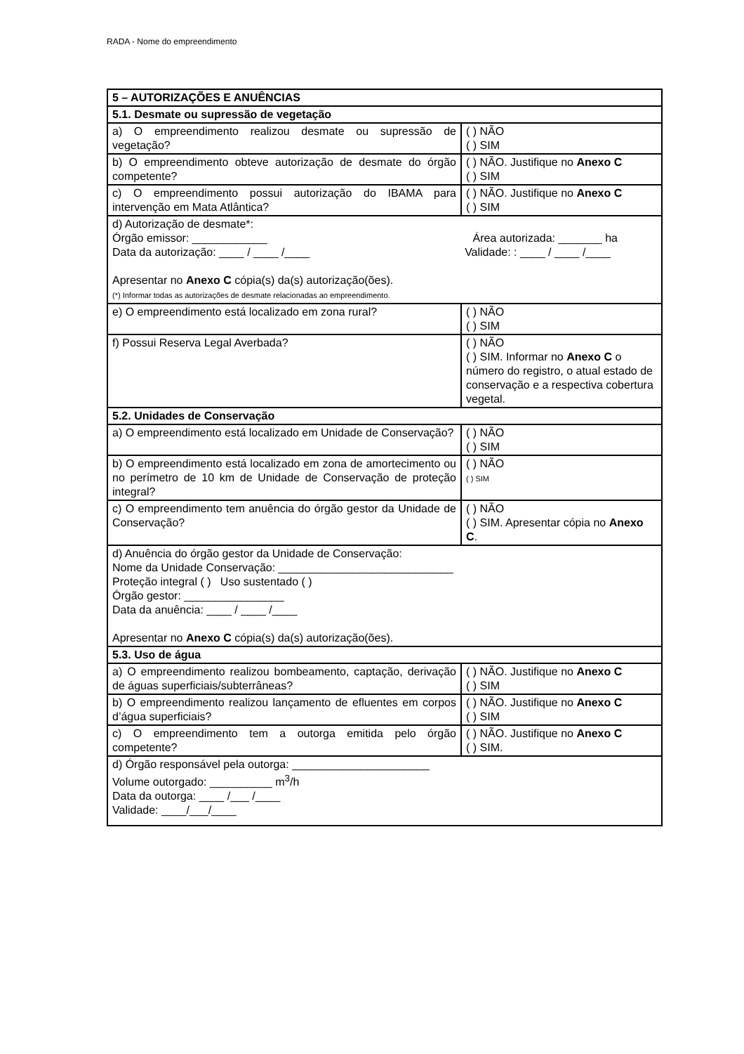RADA - Nome do empreendimento
| 5 – AUTORIZAÇÕES E ANUÊNCIAS | |
| 5.1. Desmate ou supressão de vegetação | |
| a) O empreendimento realizou desmate ou supressão de vegetação? | ( ) NÃO ( ) SIM |
| b) O empreendimento obteve autorização de desmate do órgão competente? | ( ) NÃO. Justifique no Anexo C ( ) SIM |
| c) O empreendimento possui autorização do IBAMA para intervenção em Mata Atlântica? | ( ) NÃO. Justifique no Anexo C ( ) SIM |
| d) Autorização de desmate*: Órgão emissor: ____________ Área autorizada: _______ ha Data da autorização: ____ / ____ /____ Validade: : ____ / ____ /____ Apresentar no Anexo C cópia(s) da(s) autorização(ões). (*) Informar todas as autorizações de desmate relacionadas ao empreendimento. | |
| e) O empreendimento está localizado em zona rural? | ( ) NÃO ( ) SIM |
| f) Possui Reserva Legal Averbada? | ( ) NÃO ( ) SIM. Informar no Anexo C o número do registro, o atual estado de conservação e a respectiva cobertura vegetal. |
| 5.2. Unidades de Conservação | |
| a) O empreendimento está localizado em Unidade de Conservação? | ( ) NÃO ( ) SIM |
| b) O empreendimento está localizado em zona de amortecimento ou no perímetro de 10 km de Unidade de Conservação de proteção integral? | ( ) NÃO ( ) SIM |
| c) O empreendimento tem anuência do órgão gestor da Unidade de Conservação? | ( ) NÃO ( ) SIM. Apresentar cópia no Anexo C . |
| d) Anuência do órgão gestor da Unidade de Conservação: Nome da Unidade Conservação: ____________________________ Proteção integral ( ) Uso sustentado ( ) Órgão gestor: ________________ Data da anuência: ____ / ____ /____ Apresentar no Anexo C cópia(s) da(s) autorização(ões). | |
| 5.3. Uso de água | |
| a) O empreendimento realizou bombeamento, captação, derivação de águas superficiais/subterrâneas? | ( ) NÃO. Justifique no Anexo C ( ) SIM |
| b) O empreendimento realizou lançamento de efluentes em corpos d’água superficiais? | ( ) NÃO. Justifique no Anexo C ( ) SIM |
| c) O empreendimento tem a outorga emitida pelo órgão competente? | ( ) NÃO. Justifique no Anexo C ( ) SIM. |
| d) Órgão responsável pela outorga: ______________________ Volume outorgado: __________ m<sup>3</sup>/h Data da outorga: ____ /___ /____ Validade: ____/___/____ | |